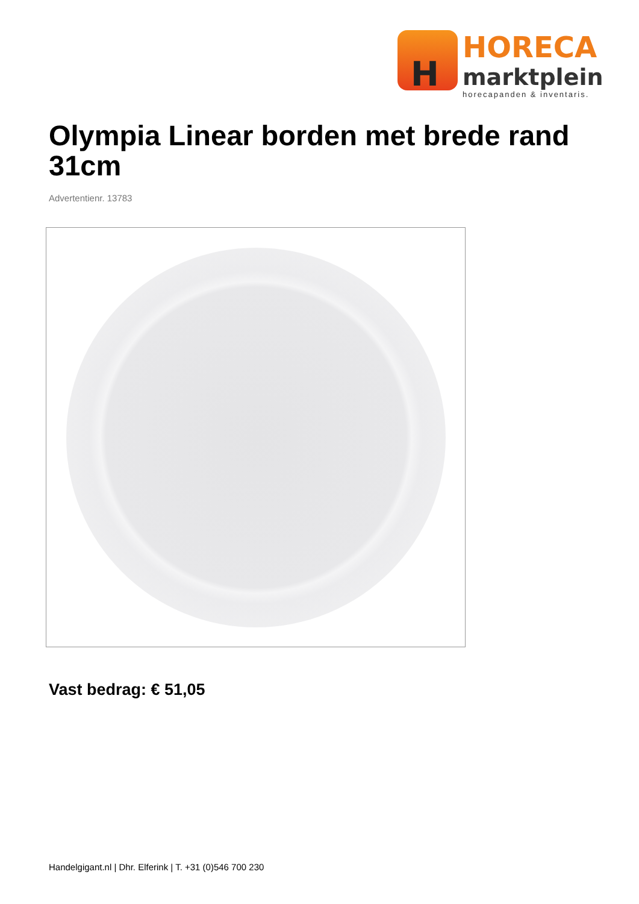H
HORECA
marktplein
horecapanden & inventaris.
Olympia Linear borden met brede rand 31cm
Advertentienr. 13783
Vast bedrag: € 51,05
Handelgigant.nl | Dhr. Elferink | T. +31 (0)546 700 230